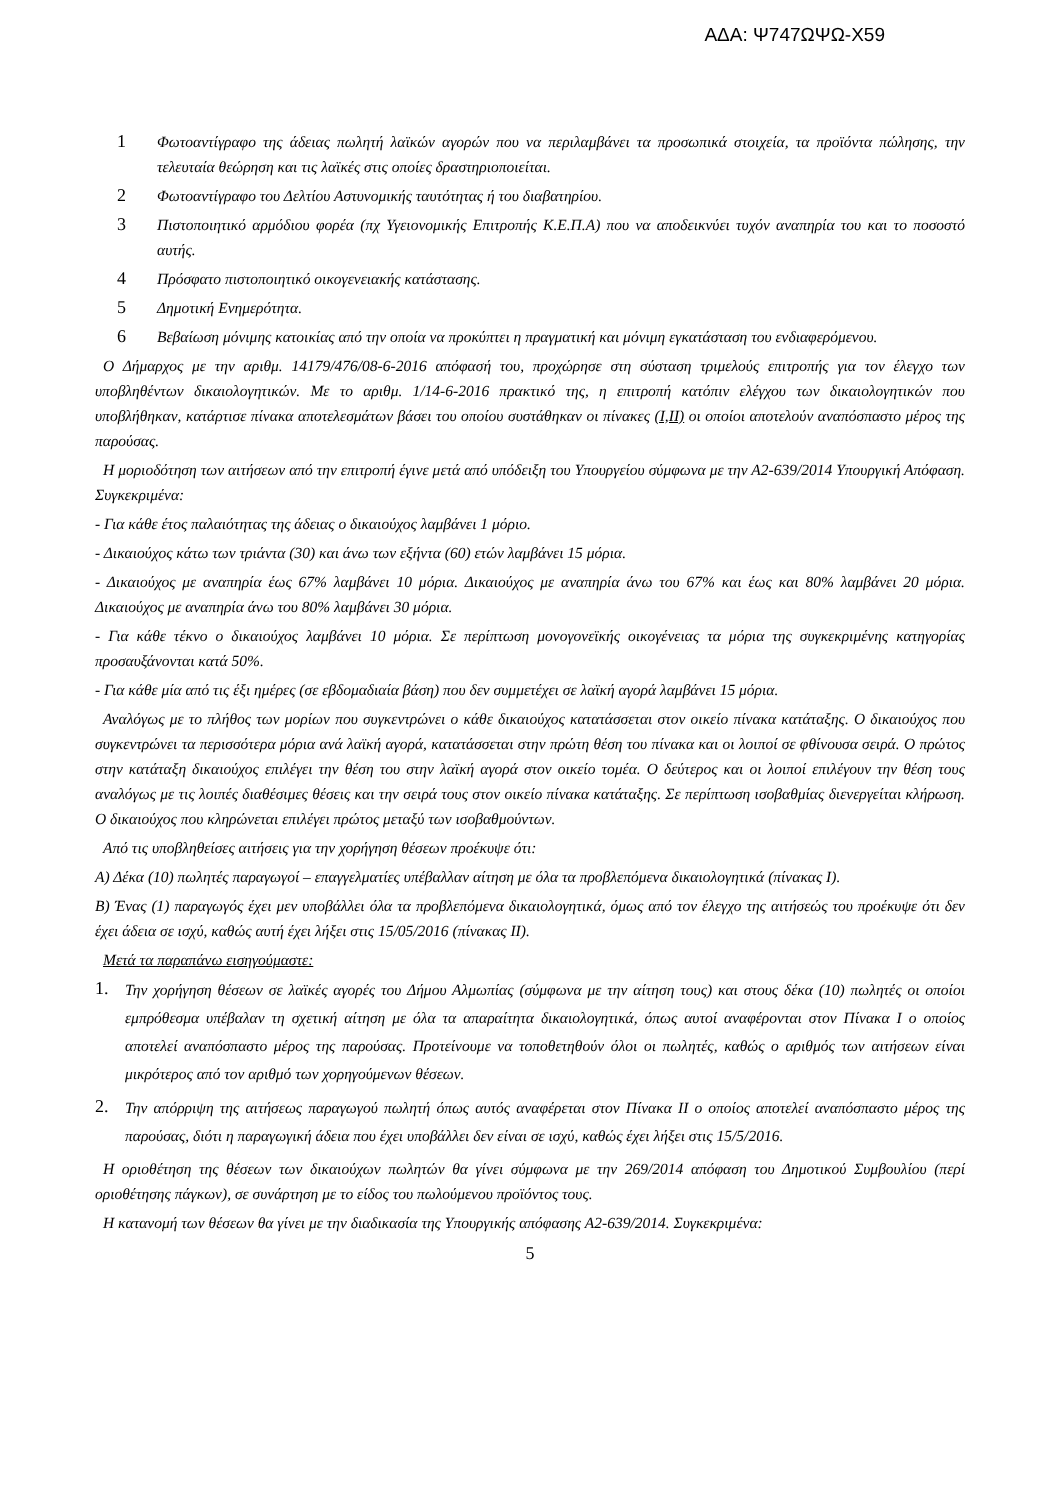ΑΔΑ: Ψ747ΩΨΩ-Χ59
1
Φωτοαντίγραφο της άδειας πωλητή λαϊκών αγορών που να περιλαμβάνει τα προσωπικά στοιχεία, τα προϊόντα πώλησης, την τελευταία θεώρηση και τις λαϊκές στις οποίες δραστηριοποιείται.
2
Φωτοαντίγραφο του Δελτίου Αστυνομικής ταυτότητας ή του διαβατηρίου.
3
Πιστοποιητικό αρμόδιου φορέα (πχ Υγειονομικής Επιτροπής Κ.Ε.Π.Α) που να αποδεικνύει τυχόν αναπηρία του και το ποσοστό αυτής.
4
Πρόσφατο πιστοποιητικό οικογενειακής κατάστασης.
5
Δημοτική Ενημερότητα.
6
Βεβαίωση μόνιμης κατοικίας από την οποία να προκύπτει η πραγματική και μόνιμη εγκατάσταση του ενδιαφερόμενου.
Ο Δήμαρχος με την αριθμ. 14179/476/08-6-2016 απόφασή του, προχώρησε στη σύσταση τριμελούς επιτροπής για τον έλεγχο των υποβληθέντων δικαιολογητικών. Με το αριθμ. 1/14-6-2016 πρακτικό της, η επιτροπή κατόπιν ελέγχου των δικαιολογητικών που υποβλήθηκαν, κατάρτισε πίνακα αποτελεσμάτων βάσει του οποίου συστάθηκαν οι πίνακες (I,II) οι οποίοι αποτελούν αναπόσπαστο μέρος της παρούσας.
Η μοριοδότηση των αιτήσεων από την επιτροπή έγινε μετά από υπόδειξη του Υπουργείου σύμφωνα με την Α2-639/2014 Υπουργική Απόφαση. Συγκεκριμένα:
- Για κάθε έτος παλαιότητας της άδειας ο δικαιούχος λαμβάνει 1 μόριο.
- Δικαιούχος κάτω των τριάντα (30) και άνω των εξήντα (60) ετών λαμβάνει 15 μόρια.
- Δικαιούχος με αναπηρία έως 67% λαμβάνει 10 μόρια. Δικαιούχος με αναπηρία άνω του 67% και έως και 80% λαμβάνει 20 μόρια. Δικαιούχος με αναπηρία άνω του 80% λαμβάνει 30 μόρια.
- Για κάθε τέκνο ο δικαιούχος λαμβάνει 10 μόρια. Σε περίπτωση μονογονεϊκής οικογένειας τα μόρια της συγκεκριμένης κατηγορίας προσαυξάνονται κατά 50%.
- Για κάθε μία από τις έξι ημέρες (σε εβδομαδιαία βάση) που δεν συμμετέχει σε λαϊκή αγορά λαμβάνει 15 μόρια.
Αναλόγως με το πλήθος των μορίων που συγκεντρώνει ο κάθε δικαιούχος κατατάσσεται στον οικείο πίνακα κατάταξης. Ο δικαιούχος που συγκεντρώνει τα περισσότερα μόρια ανά λαϊκή αγορά, κατατάσσεται στην πρώτη θέση του πίνακα και οι λοιποί σε φθίνουσα σειρά. Ο πρώτος στην κατάταξη δικαιούχος επιλέγει την θέση του στην λαϊκή αγορά στον οικείο τομέα. Ο δεύτερος και οι λοιποί επιλέγουν την θέση τους αναλόγως με τις λοιπές διαθέσιμες θέσεις και την σειρά τους στον οικείο πίνακα κατάταξης. Σε περίπτωση ισοβαθμίας διενεργείται κλήρωση. Ο δικαιούχος που κληρώνεται επιλέγει πρώτος μεταξύ των ισοβαθμούντων.
Από τις υποβληθείσες αιτήσεις για την χορήγηση θέσεων προέκυψε ότι:
Α) Δέκα (10) πωλητές παραγωγοί – επαγγελματίες υπέβαλλαν αίτηση με όλα τα προβλεπόμενα δικαιολογητικά (πίνακας Ι).
Β) Ένας (1) παραγωγός έχει μεν υποβάλλει όλα τα προβλεπόμενα δικαιολογητικά, όμως από τον έλεγχο της αιτήσεώς του προέκυψε ότι δεν έχει άδεια σε ισχύ, καθώς αυτή έχει λήξει στις 15/05/2016 (πίνακας ΙΙ).
Μετά τα παραπάνω εισηγούμαστε:
1.
Την χορήγηση θέσεων σε λαϊκές αγορές του Δήμου Αλμωπίας (σύμφωνα με την αίτηση τους) και στους δέκα (10) πωλητές οι οποίοι εμπρόθεσμα υπέβαλαν τη σχετική αίτηση με όλα τα απαραίτητα δικαιολογητικά, όπως αυτοί αναφέρονται στον Πίνακα Ι ο οποίος αποτελεί αναπόσπαστο μέρος της παρούσας. Προτείνουμε να τοποθετηθούν όλοι οι πωλητές, καθώς ο αριθμός των αιτήσεων είναι μικρότερος από τον αριθμό των χορηγούμενων θέσεων.
2.
Την απόρριψη της αιτήσεως παραγωγού πωλητή όπως αυτός αναφέρεται στον Πίνακα ΙΙ ο οποίος αποτελεί αναπόσπαστο μέρος της παρούσας, διότι η παραγωγική άδεια που έχει υποβάλλει δεν είναι σε ισχύ, καθώς έχει λήξει στις 15/5/2016.
Η οριοθέτηση της θέσεων των δικαιούχων πωλητών θα γίνει σύμφωνα με την 269/2014 απόφαση του Δημοτικού Συμβουλίου (περί οριοθέτησης πάγκων), σε συνάρτηση με το είδος του πωλούμενου προϊόντος τους.
Η κατανομή των θέσεων θα γίνει με την διαδικασία της Υπουργικής απόφασης Α2-639/2014. Συγκεκριμένα:
5